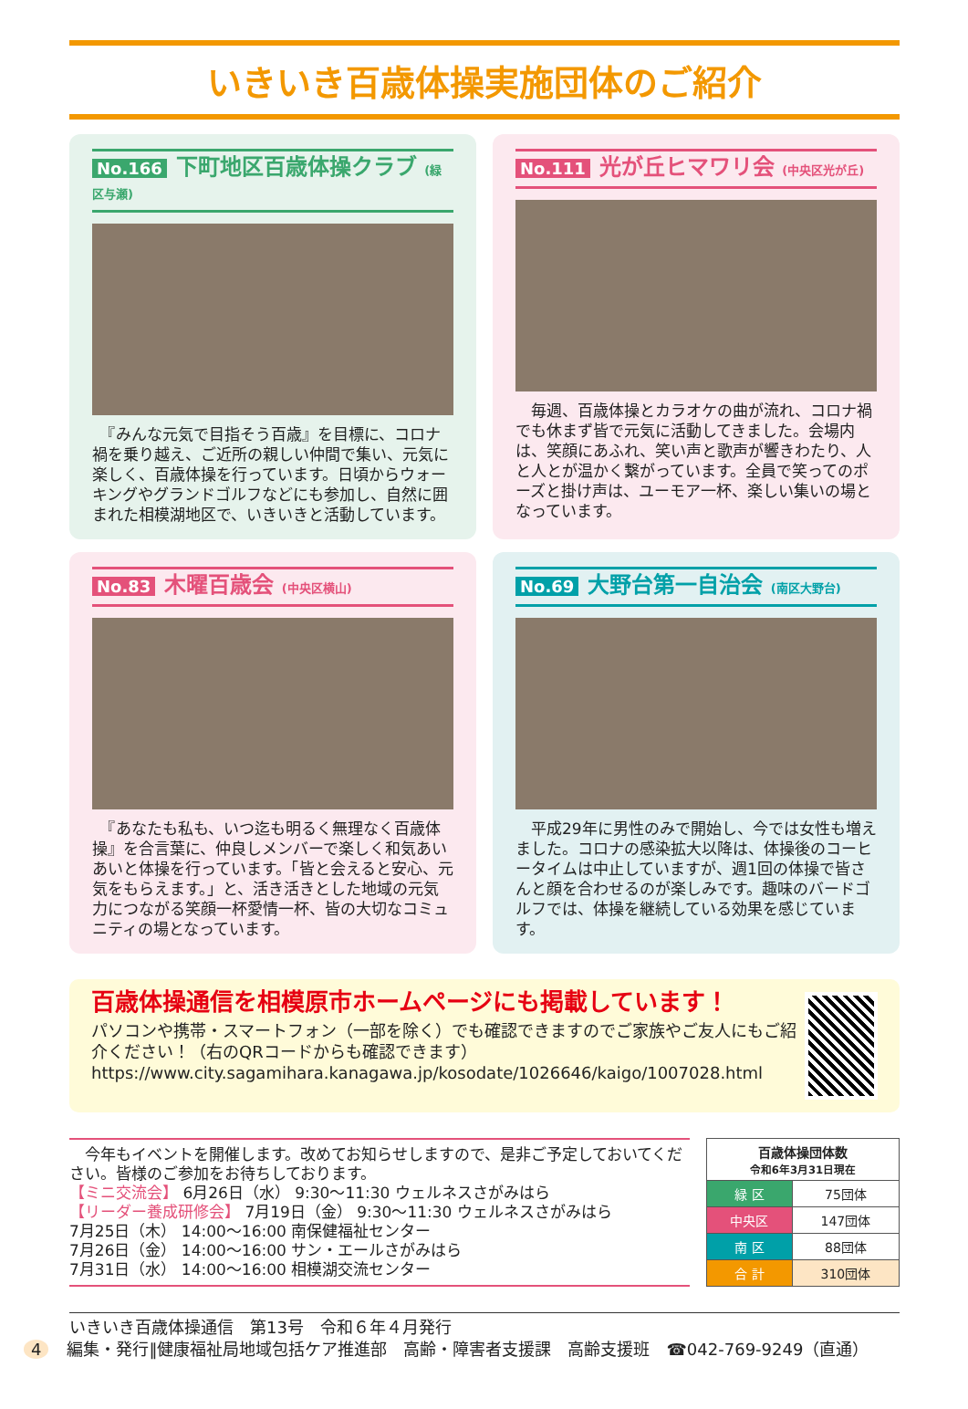いきいき百歳体操実施団体のご紹介
No.166 下町地区百歳体操クラブ (緑区与瀬)
　『みんな元気で目指そう百歳』を目標に、コロナ禍を乗り越え、ご近所の親しい仲間で集い、元気に楽しく、百歳体操を行っています。日頃からウォーキングやグランドゴルフなどにも参加し、自然に囲まれた相模湖地区で、いきいきと活動しています。
No.111 光が丘ヒマワリ会 (中央区光が丘)
　毎週、百歳体操とカラオケの曲が流れ、コロナ禍でも休まず皆で元気に活動してきました。会場内は、笑顔にあふれ、笑い声と歌声が響きわたり、人と人とが温かく繋がっています。全員で笑ってのポーズと掛け声は、ユーモア一杯、楽しい集いの場となっています。
No.83 木曜百歳会 (中央区横山)
　『あなたも私も、いつ迄も明るく無理なく百歳体操』を合言葉に、仲良しメンバーで楽しく和気あいあいと体操を行っています。「皆と会えると安心、元気をもらえます。」と、活き活きとした地域の元気力につながる笑顔一杯愛情一杯、皆の大切なコミュニティの場となっています。
No.69 大野台第一自治会 (南区大野台)
　平成29年に男性のみで開始し、今では女性も増えました。コロナの感染拡大以降は、体操後のコーヒータイムは中止していますが、週1回の体操で皆さんと顔を合わせるのが楽しみです。趣味のバードゴルフでは、体操を継続している効果を感じています。
百歳体操通信を相模原市ホームページにも掲載しています！
パソコンや携帯・スマートフォン（一部を除く）でも確認できますのでご家族やご友人にもご紹介ください！（右のQRコードからも確認できます）
https://www.city.sagamihara.kanagawa.jp/kosodate/1026646/kaigo/1007028.html
　今年もイベントを開催します。改めてお知らせしますので、是非ご予定しておいてください。皆様のご参加をお待ちしております。
【ミニ交流会】 6月26日（水） 9:30～11:30 ウェルネスさがみはら
【リーダー養成研修会】 7月19日（金） 9:30～11:30 ウェルネスさがみはら
7月25日（木） 14:00～16:00 南保健福祉センター
7月26日（金） 14:00～16:00 サン・エールさがみはら
7月31日（水） 14:00～16:00 相模湖交流センター
| 百歳体操団体数 令和6年3月31日現在 | |
| --- | --- |
| 緑 区 | 75団体 |
| 中央区 | 147団体 |
| 南 区 | 88団体 |
| 合 計 | 310団体 |
いきいき百歳体操通信　第13号　令和６年４月発行
4 編集・発行‖健康福祉局地域包括ケア推進部　高齢・障害者支援課　高齢支援班　☎042-769-9249（直通）